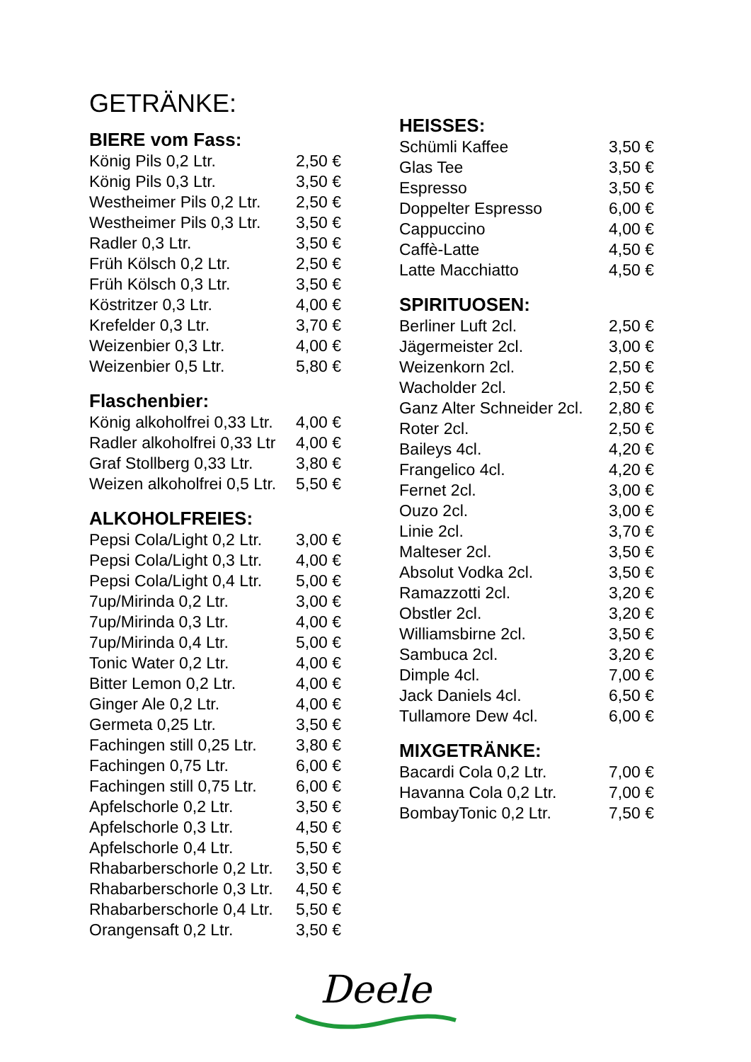GETRÄNKE:
BIERE vom Fass:
| König Pils 0,2 Ltr. | 2,50 € |
| König Pils 0,3 Ltr. | 3,50 € |
| Westheimer Pils 0,2 Ltr. | 2,50 € |
| Westheimer Pils 0,3 Ltr. | 3,50 € |
| Radler 0,3 Ltr. | 3,50 € |
| Früh Kölsch 0,2 Ltr. | 2,50 € |
| Früh Kölsch 0,3 Ltr. | 3,50 € |
| Köstritzer 0,3 Ltr. | 4,00 € |
| Krefelder 0,3 Ltr. | 3,70 € |
| Weizenbier 0,3 Ltr. | 4,00 € |
| Weizenbier 0,5 Ltr. | 5,80 € |
Flaschenbier:
| König alkoholfrei 0,33 Ltr. | 4,00 € |
| Radler alkoholfrei 0,33 Ltr | 4,00 € |
| Graf Stollberg 0,33 Ltr. | 3,80 € |
| Weizen alkoholfrei 0,5 Ltr. | 5,50 € |
ALKOHOLFREIES:
| Pepsi Cola/Light 0,2 Ltr. | 3,00 € |
| Pepsi Cola/Light 0,3 Ltr. | 4,00 € |
| Pepsi Cola/Light 0,4 Ltr. | 5,00 € |
| 7up/Mirinda 0,2 Ltr. | 3,00 € |
| 7up/Mirinda 0,3 Ltr. | 4,00 € |
| 7up/Mirinda 0,4 Ltr. | 5,00 € |
| Tonic Water 0,2 Ltr. | 4,00 € |
| Bitter Lemon 0,2 Ltr. | 4,00 € |
| Ginger Ale 0,2 Ltr. | 4,00 € |
| Germeta 0,25 Ltr. | 3,50 € |
| Fachingen still 0,25 Ltr. | 3,80 € |
| Fachingen 0,75 Ltr. | 6,00 € |
| Fachingen still 0,75 Ltr. | 6,00 € |
| Apfelschorle 0,2 Ltr. | 3,50 € |
| Apfelschorle 0,3 Ltr. | 4,50 € |
| Apfelschorle 0,4 Ltr. | 5,50 € |
| Rhabarberschorle 0,2 Ltr. | 3,50 € |
| Rhabarberschorle 0,3 Ltr. | 4,50 € |
| Rhabarberschorle 0,4 Ltr. | 5,50 € |
| Orangensaft 0,2 Ltr. | 3,50 € |
HEISSES:
| Schümli Kaffee | 3,50 € |
| Glas Tee | 3,50 € |
| Espresso | 3,50 € |
| Doppelter Espresso | 6,00 € |
| Cappuccino | 4,00 € |
| Caffè-Latte | 4,50 € |
| Latte Macchiatto | 4,50 € |
SPIRITUOSEN:
| Berliner Luft 2cl. | 2,50 € |
| Jägermeister 2cl. | 3,00 € |
| Weizenkorn 2cl. | 2,50 € |
| Wacholder 2cl. | 2,50 € |
| Ganz Alter Schneider 2cl. | 2,80 € |
| Roter 2cl. | 2,50 € |
| Baileys 4cl. | 4,20 € |
| Frangelico 4cl. | 4,20 € |
| Fernet 2cl. | 3,00 € |
| Ouzo 2cl. | 3,00 € |
| Linie 2cl. | 3,70 € |
| Malteser 2cl. | 3,50 € |
| Absolut Vodka 2cl. | 3,50 € |
| Ramazzotti 2cl. | 3,20 € |
| Obstler 2cl. | 3,20 € |
| Williamsbirne 2cl. | 3,50 € |
| Sambuca 2cl. | 3,20 € |
| Dimple 4cl. | 7,00 € |
| Jack Daniels 4cl. | 6,50 € |
| Tullamore Dew 4cl. | 6,00 € |
MIXGETRÄNKE:
| Bacardi Cola 0,2 Ltr. | 7,00 € |
| Havanna Cola 0,2 Ltr. | 7,00 € |
| BombayTonic 0,2 Ltr. | 7,50 € |
Deele